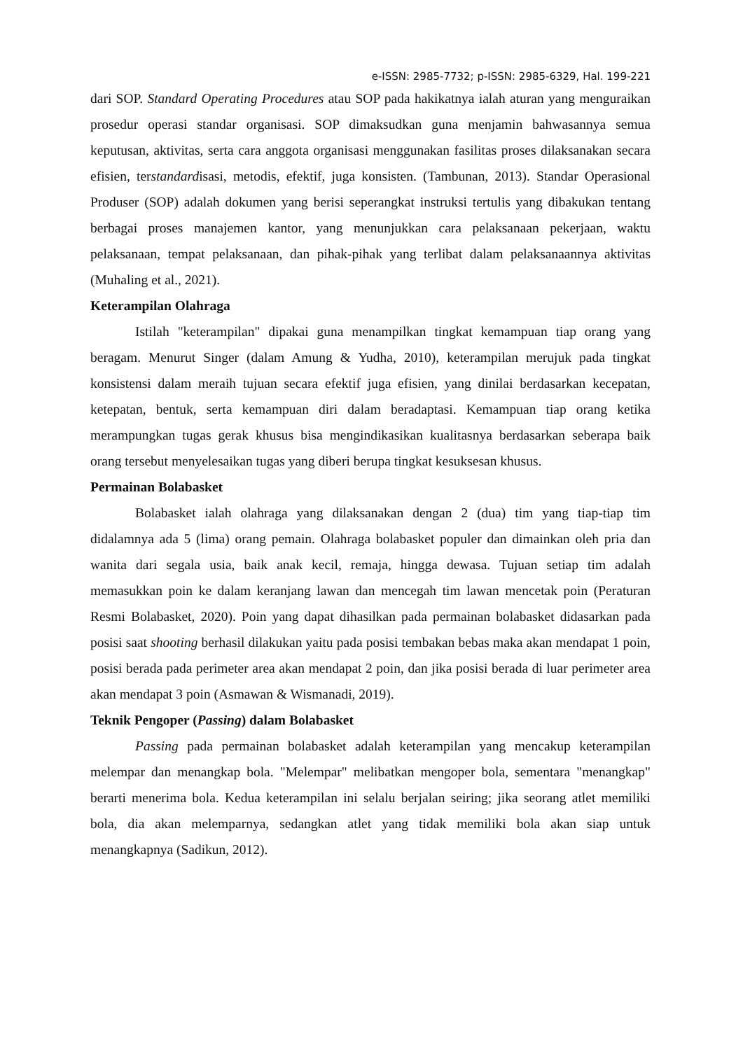e-ISSN: 2985-7732; p-ISSN: 2985-6329, Hal. 199-221
dari SOP. Standard Operating Procedures atau SOP pada hakikatnya ialah aturan yang menguraikan prosedur operasi standar organisasi. SOP dimaksudkan guna menjamin bahwasannya semua keputusan, aktivitas, serta cara anggota organisasi menggunakan fasilitas proses dilaksanakan secara efisien, terstandardisasi, metodis, efektif, juga konsisten. (Tambunan, 2013). Standar Operasional Produser (SOP) adalah dokumen yang berisi seperangkat instruksi tertulis yang dibakukan tentang berbagai proses manajemen kantor, yang menunjukkan cara pelaksanaan pekerjaan, waktu pelaksanaan, tempat pelaksanaan, dan pihak-pihak yang terlibat dalam pelaksanaannya aktivitas (Muhaling et al., 2021).
Keterampilan Olahraga
Istilah "keterampilan" dipakai guna menampilkan tingkat kemampuan tiap orang yang beragam. Menurut Singer (dalam Amung & Yudha, 2010), keterampilan merujuk pada tingkat konsistensi dalam meraih tujuan secara efektif juga efisien, yang dinilai berdasarkan kecepatan, ketepatan, bentuk, serta kemampuan diri dalam beradaptasi. Kemampuan tiap orang ketika merampungkan tugas gerak khusus bisa mengindikasikan kualitasnya berdasarkan seberapa baik orang tersebut menyelesaikan tugas yang diberi berupa tingkat kesuksesan khusus.
Permainan Bolabasket
Bolabasket ialah olahraga yang dilaksanakan dengan 2 (dua) tim yang tiap-tiap tim didalamnya ada 5 (lima) orang pemain. Olahraga bolabasket populer dan dimainkan oleh pria dan wanita dari segala usia, baik anak kecil, remaja, hingga dewasa. Tujuan setiap tim adalah memasukkan poin ke dalam keranjang lawan dan mencegah tim lawan mencetak poin (Peraturan Resmi Bolabasket, 2020). Poin yang dapat dihasilkan pada permainan bolabasket didasarkan pada posisi saat shooting berhasil dilakukan yaitu pada posisi tembakan bebas maka akan mendapat 1 poin, posisi berada pada perimeter area akan mendapat 2 poin, dan jika posisi berada di luar perimeter area akan mendapat 3 poin (Asmawan & Wismanadi, 2019).
Teknik Pengoper (Passing) dalam Bolabasket
Passing pada permainan bolabasket adalah keterampilan yang mencakup keterampilan melempar dan menangkap bola. "Melempar" melibatkan mengoper bola, sementara "menangkap" berarti menerima bola. Kedua keterampilan ini selalu berjalan seiring; jika seorang atlet memiliki bola, dia akan melemparnya, sedangkan atlet yang tidak memiliki bola akan siap untuk menangkapnya (Sadikun, 2012).